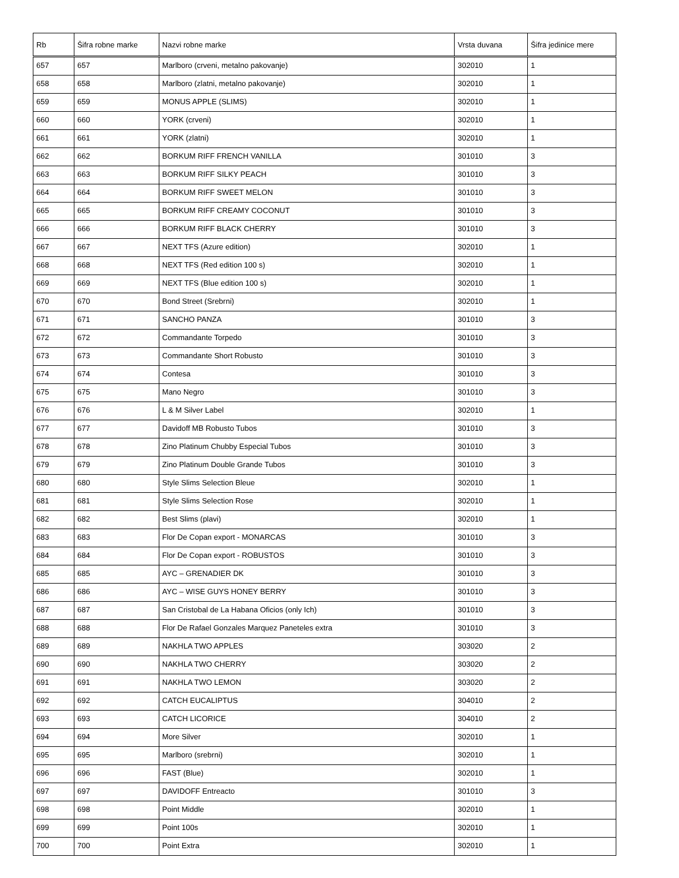| Rb | Šifra robne marke | Nazvi robne marke | Vrsta duvana | Šifra jedinice mere |
| --- | --- | --- | --- | --- |
| 657 | 657 | Marlboro (crveni, metalno pakovanje) | 302010 | 1 |
| 658 | 658 | Marlboro (zlatni, metalno pakovanje) | 302010 | 1 |
| 659 | 659 | MONUS APPLE (SLIMS) | 302010 | 1 |
| 660 | 660 | YORK (crveni) | 302010 | 1 |
| 661 | 661 | YORK (zlatni) | 302010 | 1 |
| 662 | 662 | BORKUM RIFF FRENCH VANILLA | 301010 | 3 |
| 663 | 663 | BORKUM RIFF SILKY PEACH | 301010 | 3 |
| 664 | 664 | BORKUM RIFF SWEET MELON | 301010 | 3 |
| 665 | 665 | BORKUM RIFF CREAMY COCONUT | 301010 | 3 |
| 666 | 666 | BORKUM RIFF BLACK CHERRY | 301010 | 3 |
| 667 | 667 | NEXT TFS (Azure edition) | 302010 | 1 |
| 668 | 668 | NEXT TFS (Red edition 100 s) | 302010 | 1 |
| 669 | 669 | NEXT TFS (Blue edition 100 s) | 302010 | 1 |
| 670 | 670 | Bond Street (Srebrni) | 302010 | 1 |
| 671 | 671 | SANCHO PANZA | 301010 | 3 |
| 672 | 672 | Commandante Torpedo | 301010 | 3 |
| 673 | 673 | Commandante Short Robusto | 301010 | 3 |
| 674 | 674 | Contesa | 301010 | 3 |
| 675 | 675 | Mano Negro | 301010 | 3 |
| 676 | 676 | L & M Silver Label | 302010 | 1 |
| 677 | 677 | Davidoff MB Robusto Tubos | 301010 | 3 |
| 678 | 678 | Zino Platinum Chubby Especial Tubos | 301010 | 3 |
| 679 | 679 | Zino Platinum Double Grande Tubos | 301010 | 3 |
| 680 | 680 | Style Slims Selection Bleue | 302010 | 1 |
| 681 | 681 | Style Slims Selection Rose | 302010 | 1 |
| 682 | 682 | Best Slims (plavi) | 302010 | 1 |
| 683 | 683 | Flor De Copan export - MONARCAS | 301010 | 3 |
| 684 | 684 | Flor De Copan export - ROBUSTOS | 301010 | 3 |
| 685 | 685 | AYC – GRENADIER DK | 301010 | 3 |
| 686 | 686 | AYC – WISE GUYS HONEY BERRY | 301010 | 3 |
| 687 | 687 | San Cristobal de La Habana Oficios (only Ich) | 301010 | 3 |
| 688 | 688 | Flor De Rafael Gonzales Marquez Paneteles extra | 301010 | 3 |
| 689 | 689 | NAKHLA TWO APPLES | 303020 | 2 |
| 690 | 690 | NAKHLA TWO CHERRY | 303020 | 2 |
| 691 | 691 | NAKHLA TWO LEMON | 303020 | 2 |
| 692 | 692 | CATCH EUCALIPTUS | 304010 | 2 |
| 693 | 693 | CATCH LICORICE | 304010 | 2 |
| 694 | 694 | More Silver | 302010 | 1 |
| 695 | 695 | Marlboro (srebrni) | 302010 | 1 |
| 696 | 696 | FAST (Blue) | 302010 | 1 |
| 697 | 697 | DAVIDOFF Entreacto | 301010 | 3 |
| 698 | 698 | Point Middle | 302010 | 1 |
| 699 | 699 | Point 100s | 302010 | 1 |
| 700 | 700 | Point Extra | 302010 | 1 |